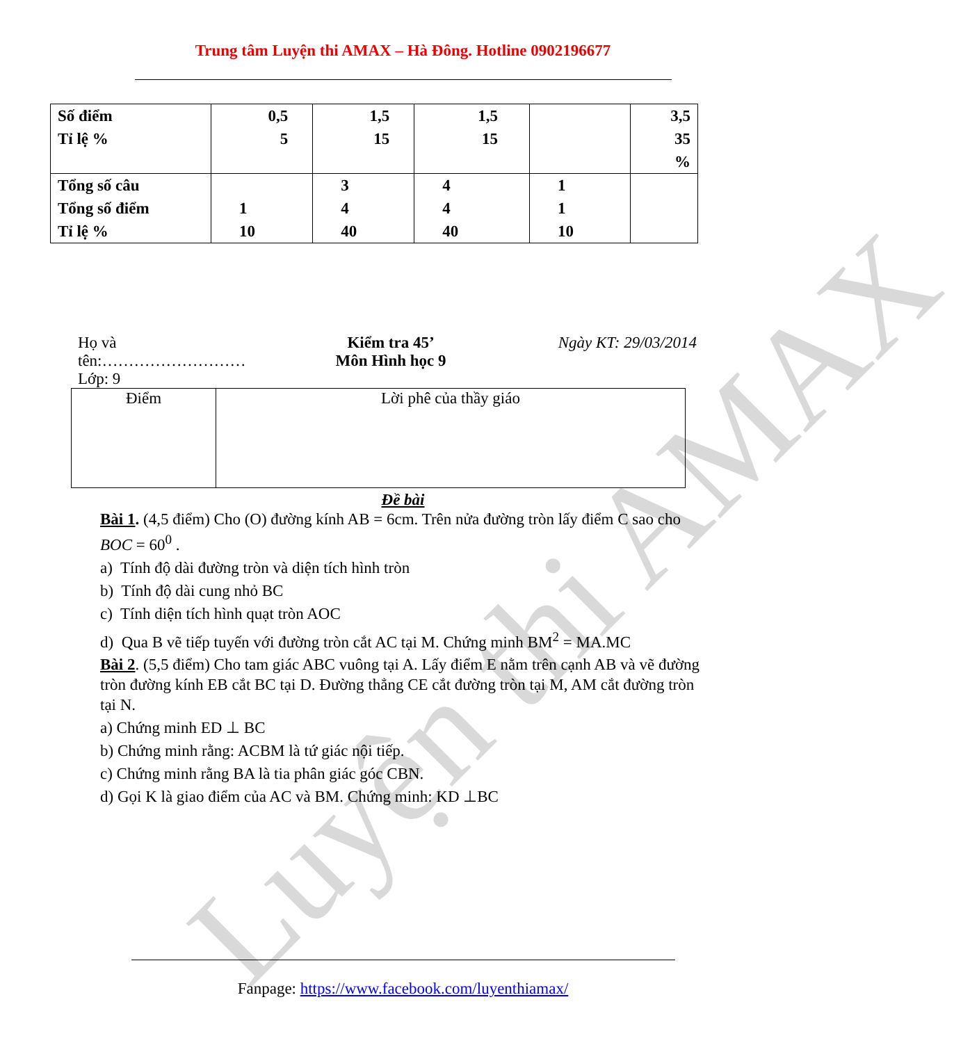Trung tâm Luyện thi AMAX – Hà Đông. Hotline 0902196677
| Số điểm Tỉ lệ % | 0,5 5 | 1,5 15 | 1,5 15 | | 3,5 35 % |
| Tổng số câu Tổng số điểm Tỉ lệ % | 1 10 | 3 4 40 | 4 4 40 | 1 1 10 | |
Họ và
tên:………………………
Lớp: 9
Kiểm tra 45’
Môn Hình học 9
Ngày KT: 29/03/2014
| Điểm | Lời phê của thầy giáo |
Đề bài
Bài 1. (4,5 điểm) Cho (O) đường kính AB = 6cm. Trên nửa đường tròn lấy điểm C sao cho BOC = 60<sup>0</sup> .
a) Tính độ dài đường tròn và diện tích hình tròn
b) Tính độ dài cung nhỏ BC
c) Tính diện tích hình quạt tròn AOC
d) Qua B vẽ tiếp tuyến với đường tròn cắt AC tại M. Chứng minh BM<sup>2</sup> = MA.MC
Bài 2. (5,5 điểm) Cho tam giác ABC vuông tại A. Lấy điểm E nằm trên cạnh AB và vẽ đường tròn đường kính EB cắt BC tại D. Đường thẳng CE cắt đường tròn tại M, AM cắt đường tròn tại N.
a) Chứng minh ED ⊥ BC
b) Chứng minh rằng: ACBM là tứ giác nội tiếp.
c) Chứng minh rằng BA là tia phân giác góc CBN.
d) Gọi K là giao điểm của AC và BM. Chứng minh: KD ⊥BC
Fanpage: https://www.facebook.com/luyenthiamax/
Luyện thi AMAX